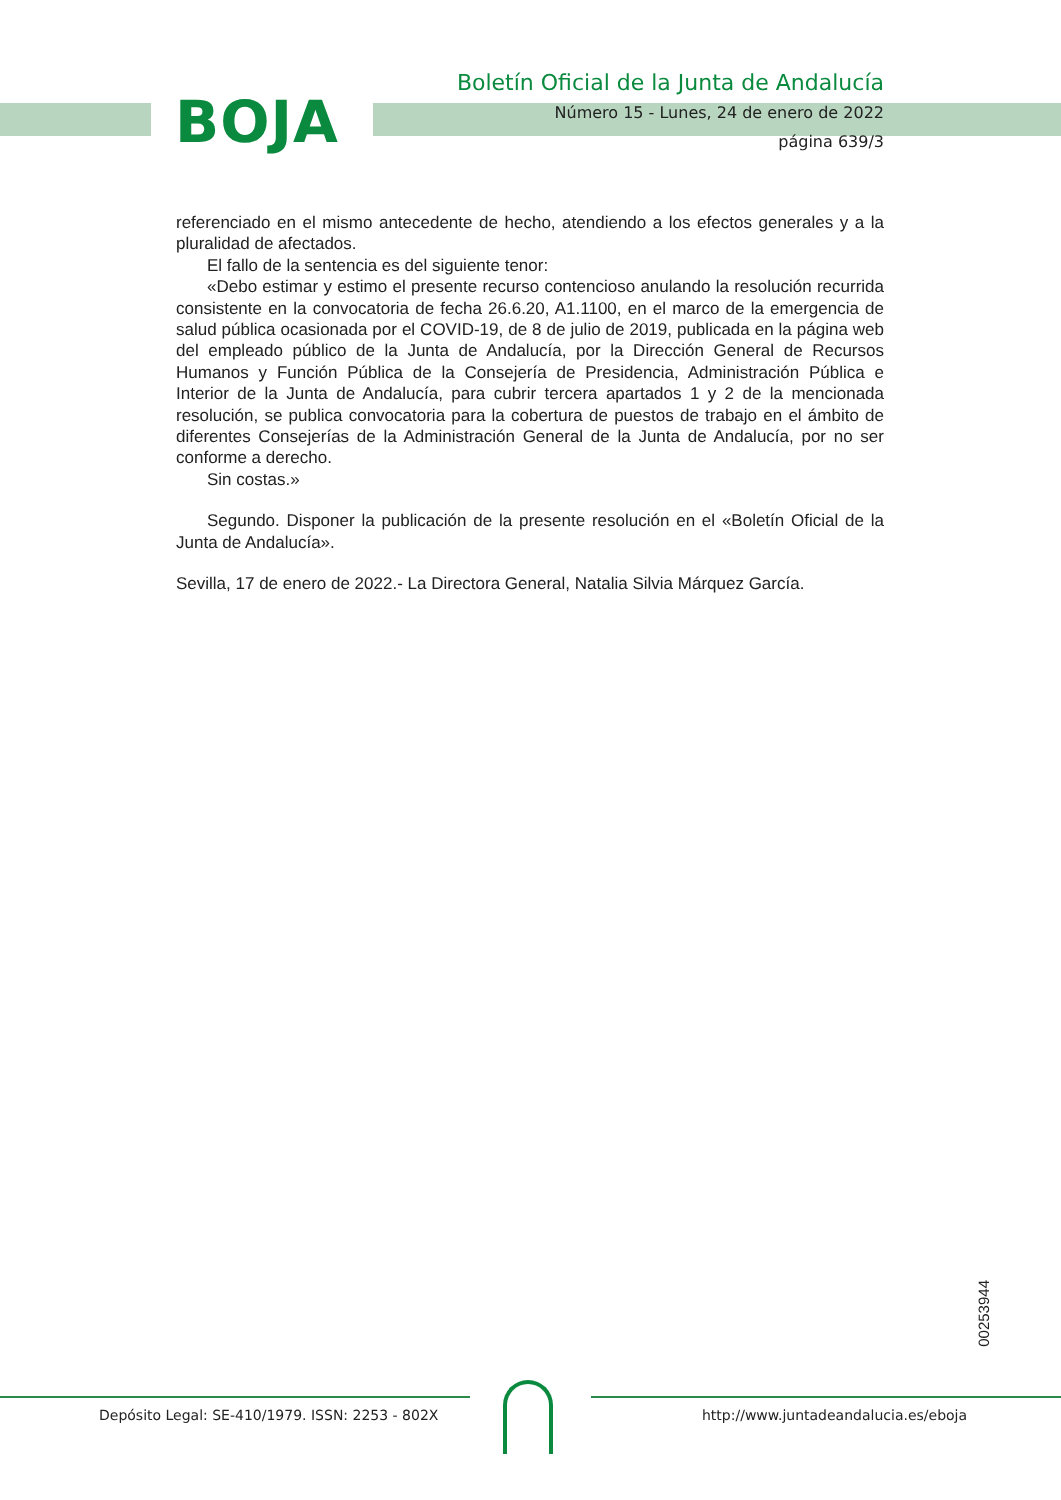BOJA
Boletín Oficial de la Junta de Andalucía
Número 15 - Lunes, 24 de enero de 2022
página 639/3
referenciado en el mismo antecedente de hecho, atendiendo a los efectos generales y a la pluralidad de afectados.
El fallo de la sentencia es del siguiente tenor:
«Debo estimar y estimo el presente recurso contencioso anulando la resolución recurrida consistente en la convocatoria de fecha 26.6.20, A1.1100, en el marco de la emergencia de salud pública ocasionada por el COVID-19, de 8 de julio de 2019, publicada en la página web del empleado público de la Junta de Andalucía, por la Dirección General de Recursos Humanos y Función Pública de la Consejería de Presidencia, Administración Pública e Interior de la Junta de Andalucía, para cubrir tercera apartados 1 y 2 de la mencionada resolución, se publica convocatoria para la cobertura de puestos de trabajo en el ámbito de diferentes Consejerías de la Administración General de la Junta de Andalucía, por no ser conforme a derecho.
Sin costas.»
Segundo. Disponer la publicación de la presente resolución en el «Boletín Oficial de la Junta de Andalucía».
Sevilla, 17 de enero de 2022.- La Directora General, Natalia Silvia Márquez García.
00253944
Depósito Legal: SE-410/1979. ISSN: 2253 - 802X
http://www.juntadeandalucia.es/eboja